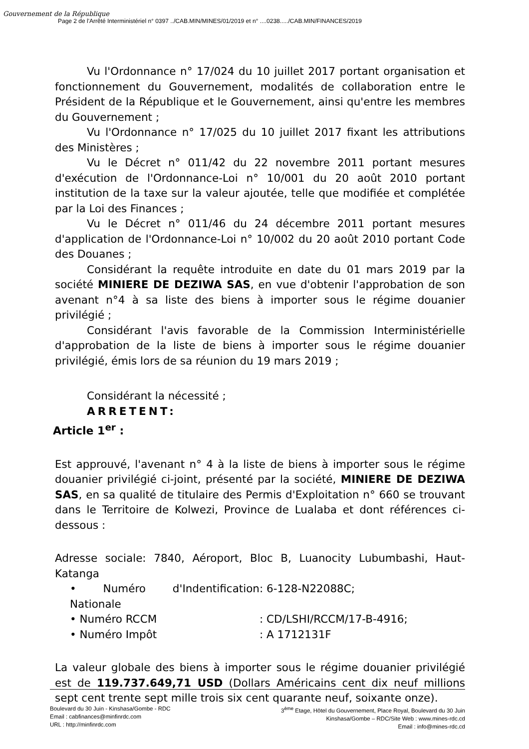Gouvernement de la République
Page 2 de l'Arrêté Interministériel n° 0397 ../CAB.MIN/MINES/01/2019 et n° ....0238...../CAB.MIN/FINANCES/2019
Vu l'Ordonnance n° 17/024 du 10 juillet 2017 portant organisation et fonctionnement du Gouvernement, modalités de collaboration entre le Président de la République et le Gouvernement, ainsi qu'entre les membres du Gouvernement ;
Vu l'Ordonnance n° 17/025 du 10 juillet 2017 fixant les attributions des Ministères ;
Vu le Décret n° 011/42 du 22 novembre 2011 portant mesures d'exécution de l'Ordonnance-Loi n° 10/001 du 20 août 2010 portant institution de la taxe sur la valeur ajoutée, telle que modifiée et complétée par la Loi des Finances ;
Vu le Décret n° 011/46 du 24 décembre 2011 portant mesures d'application de l'Ordonnance-Loi n° 10/002 du 20 août 2010 portant Code des Douanes ;
Considérant la requête introduite en date du 01 mars 2019 par la société MINIERE DE DEZIWA SAS, en vue d'obtenir l'approbation de son avenant n°4 à sa liste des biens à importer sous le régime douanier privilégié ;
Considérant l'avis favorable de la Commission Interministérielle d'approbation de la liste de biens à importer sous le régime douanier privilégié, émis lors de sa réunion du 19 mars 2019 ;
Considérant la nécessité ;
ARRETENT:
Article 1<sup>er</sup> :
Est approuvé, l'avenant n° 4 à la liste de biens à importer sous le régime douanier privilégié ci-joint, présenté par la société, MINIERE DE DEZIWA SAS, en sa qualité de titulaire des Permis d'Exploitation n° 660 se trouvant dans le Territoire de Kolwezi, Province de Lualaba et dont références ci-dessous :
Adresse sociale: 7840, Aéroport, Bloc B, Luanocity Lubumbashi, Haut-Katanga
• Numéro d'Indentification Nationale : 6-128-N22088C;
• Numéro RCCM : CD/LSHI/RCCM/17-B-4916;
• Numéro Impôt : A 1712131F
La valeur globale des biens à importer sous le régime douanier privilégié est de 119.737.649,71 USD (Dollars Américains cent dix neuf millions sept cent trente sept mille trois six cent quarante neuf, soixante onze).
Boulevard du 30 Juin - Kinshasa/Gombe - RDC
Email : cabfinances@minfinrdc.com
URL : http://minfinrdc.com
3<sup>ème</sup> Etage, Hôtel du Gouvernement, Place Royal, Boulevard du 30 Juin
Kinshasa/Gombe – RDC/Site Web : www.mines-rdc.cd
Email : info@mines-rdc.cd